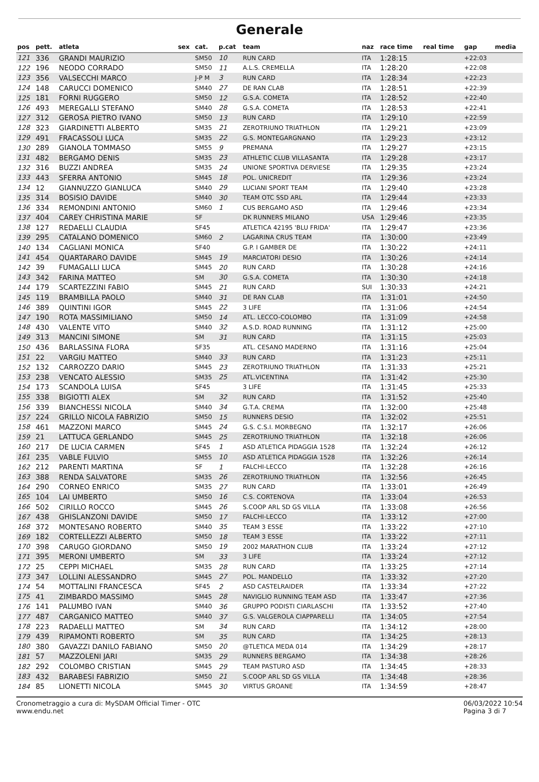Generale
| pos | pett. | atleta | sex | cat. | p.cat | team | naz | race time | real time | gap | media |
| --- | --- | --- | --- | --- | --- | --- | --- | --- | --- | --- | --- |
| 121 | 336 | GRANDI MAURIZIO | | SM50 | 10 | RUN CARD | ITA | 1:28:15 | | +22:03 | |
| 122 | 196 | NEODO CORRADO | | SM50 | 11 | A.L.S. CREMELLA | ITA | 1:28:20 | | +22:08 | |
| 123 | 356 | VALSECCHI MARCO | | J-P M | 3 | RUN CARD | ITA | 1:28:34 | | +22:23 | |
| 124 | 148 | CARUCCI DOMENICO | | SM40 | 27 | DE RAN CLAB | ITA | 1:28:51 | | +22:39 | |
| 125 | 181 | FORNI RUGGERO | | SM50 | 12 | G.S.A. COMETA | ITA | 1:28:52 | | +22:40 | |
| 126 | 493 | MEREGALLI STEFANO | | SM40 | 28 | G.S.A. COMETA | ITA | 1:28:53 | | +22:41 | |
| 127 | 312 | GEROSA PIETRO IVANO | | SM50 | 13 | RUN CARD | ITA | 1:29:10 | | +22:59 | |
| 128 | 323 | GIARDINETTI ALBERTO | | SM35 | 21 | ZEROTRIUNO TRIATHLON | ITA | 1:29:21 | | +23:09 | |
| 129 | 491 | FRACASSOLI LUCA | | SM35 | 22 | G.S. MONTEGARGNANO | ITA | 1:29:23 | | +23:12 | |
| 130 | 289 | GIANOLA TOMMASO | | SM55 | 9 | PREMANA | ITA | 1:29:27 | | +23:15 | |
| 131 | 482 | BERGAMO DENIS | | SM35 | 23 | ATHLETIC CLUB VILLASANTA | ITA | 1:29:28 | | +23:17 | |
| 132 | 316 | BUZZI ANDREA | | SM35 | 24 | UNIONE SPORTIVA DERVIESE | ITA | 1:29:35 | | +23:24 | |
| 133 | 443 | SFERRA ANTONIO | | SM45 | 18 | POL. UNICREDIT | ITA | 1:29:36 | | +23:24 | |
| 134 | 12 | GIANNUZZO GIANLUCA | | SM40 | 29 | LUCIANI SPORT TEAM | ITA | 1:29:40 | | +23:28 | |
| 135 | 314 | BOSISIO DAVIDE | | SM40 | 30 | TEAM OTC SSD ARL | ITA | 1:29:44 | | +23:33 | |
| 136 | 334 | REMONDINI ANTONIO | | SM60 | 1 | CUS BERGAMO ASD | ITA | 1:29:46 | | +23:34 | |
| 137 | 404 | CAREY CHRISTINA MARIE | | SF | | DK RUNNERS MILANO | USA | 1:29:46 | | +23:35 | |
| 138 | 127 | REDAELLI CLAUDIA | | SF45 | | ATLETICA 42195 'BLU FRIDA' | ITA | 1:29:47 | | +23:36 | |
| 139 | 295 | CATALANO DOMENICO | | SM60 | 2 | LAGARINA CRUS TEAM | ITA | 1:30:00 | | +23:49 | |
| 140 | 134 | CAGLIANI MONICA | | SF40 | | G.P. I GAMBER DE | ITA | 1:30:22 | | +24:11 | |
| 141 | 454 | QUARTARARO DAVIDE | | SM45 | 19 | MARCIATORI DESIO | ITA | 1:30:26 | | +24:14 | |
| 142 | 39 | FUMAGALLI LUCA | | SM45 | 20 | RUN CARD | ITA | 1:30:28 | | +24:16 | |
| 143 | 342 | FARINA MATTEO | | SM | 30 | G.S.A. COMETA | ITA | 1:30:30 | | +24:18 | |
| 144 | 179 | SCARTEZZINI FABIO | | SM45 | 21 | RUN CARD | SUI | 1:30:33 | | +24:21 | |
| 145 | 119 | BRAMBILLA PAOLO | | SM40 | 31 | DE RAN CLAB | ITA | 1:31:01 | | +24:50 | |
| 146 | 389 | QUINTINI IGOR | | SM45 | 22 | 3 LIFE | ITA | 1:31:06 | | +24:54 | |
| 147 | 190 | ROTA MASSIMILIANO | | SM50 | 14 | ATL. LECCO-COLOMBO | ITA | 1:31:09 | | +24:58 | |
| 148 | 430 | VALENTE VITO | | SM40 | 32 | A.S.D. ROAD RUNNING | ITA | 1:31:12 | | +25:00 | |
| 149 | 313 | MANCINI SIMONE | | SM | 31 | RUN CARD | ITA | 1:31:15 | | +25:03 | |
| 150 | 436 | BARLASSINA FLORA | | SF35 | | ATL. CESANO MADERNO | ITA | 1:31:16 | | +25:04 | |
| 151 | 22 | VARGIU MATTEO | | SM40 | 33 | RUN CARD | ITA | 1:31:23 | | +25:11 | |
| 152 | 132 | CARROZZO DARIO | | SM45 | 23 | ZEROTRIUNO TRIATHLON | ITA | 1:31:33 | | +25:21 | |
| 153 | 238 | VENCATO ALESSIO | | SM35 | 25 | ATL.VICENTINA | ITA | 1:31:42 | | +25:30 | |
| 154 | 173 | SCANDOLA LUISA | | SF45 | | 3 LIFE | ITA | 1:31:45 | | +25:33 | |
| 155 | 338 | BIGIOTTI ALEX | | SM | 32 | RUN CARD | ITA | 1:31:52 | | +25:40 | |
| 156 | 339 | BIANCHESSI NICOLA | | SM40 | 34 | G.T.A. CREMA | ITA | 1:32:00 | | +25:48 | |
| 157 | 224 | GRILLO NICOLA FABRIZIO | | SM50 | 15 | RUNNERS DESIO | ITA | 1:32:02 | | +25:51 | |
| 158 | 461 | MAZZONI MARCO | | SM45 | 24 | G.S. C.S.I. MORBEGNO | ITA | 1:32:17 | | +26:06 | |
| 159 | 21 | LATTUCA GERLANDO | | SM45 | 25 | ZEROTRIUNO TRIATHLON | ITA | 1:32:18 | | +26:06 | |
| 160 | 217 | DE LUCIA CARMEN | | SF45 | 1 | ASD ATLETICA PIDAGGIA 1528 | ITA | 1:32:24 | | +26:12 | |
| 161 | 235 | VABLE FULVIO | | SM55 | 10 | ASD ATLETICA PIDAGGIA 1528 | ITA | 1:32:26 | | +26:14 | |
| 162 | 212 | PARENTI MARTINA | | SF | 1 | FALCHI-LECCO | ITA | 1:32:28 | | +26:16 | |
| 163 | 388 | RENDA SALVATORE | | SM35 | 26 | ZEROTRIUNO TRIATHLON | ITA | 1:32:56 | | +26:45 | |
| 164 | 290 | CORNEO ENRICO | | SM35 | 27 | RUN CARD | ITA | 1:33:01 | | +26:49 | |
| 165 | 104 | LAI UMBERTO | | SM50 | 16 | C.S. CORTENOVA | ITA | 1:33:04 | | +26:53 | |
| 166 | 502 | CIRILLO ROCCO | | SM45 | 26 | S.COOP ARL SD GS VILLA | ITA | 1:33:08 | | +26:56 | |
| 167 | 438 | GHISLANZONI DAVIDE | | SM50 | 17 | FALCHI-LECCO | ITA | 1:33:12 | | +27:00 | |
| 168 | 372 | MONTESANO ROBERTO | | SM40 | 35 | TEAM 3 ESSE | ITA | 1:33:22 | | +27:10 | |
| 169 | 182 | CORTELLEZZI ALBERTO | | SM50 | 18 | TEAM 3 ESSE | ITA | 1:33:22 | | +27:11 | |
| 170 | 398 | CARUGO GIORDANO | | SM50 | 19 | 2002 MARATHON CLUB | ITA | 1:33:24 | | +27:12 | |
| 171 | 395 | MERONI UMBERTO | | SM | 33 | 3 LIFE | ITA | 1:33:24 | | +27:12 | |
| 172 | 25 | CEPPI MICHAEL | | SM35 | 28 | RUN CARD | ITA | 1:33:25 | | +27:14 | |
| 173 | 347 | LOLLINI ALESSANDRO | | SM45 | 27 | POL. MANDELLO | ITA | 1:33:32 | | +27:20 | |
| 174 | 54 | MOTTALINI FRANCESCA | | SF45 | 2 | ASD CASTELRAIDER | ITA | 1:33:34 | | +27:22 | |
| 175 | 41 | ZIMBARDO MASSIMO | | SM45 | 28 | NAVIGLIO RUNNING TEAM ASD | ITA | 1:33:47 | | +27:36 | |
| 176 | 141 | PALUMBO IVAN | | SM40 | 36 | GRUPPO PODISTI CIARLASCHI | ITA | 1:33:52 | | +27:40 | |
| 177 | 487 | CARGANICO MATTEO | | SM40 | 37 | G.S. VALGEROLA CIAPPARELLI | ITA | 1:34:05 | | +27:54 | |
| 178 | 223 | RADAELLI MATTEO | | SM | 34 | RUN CARD | ITA | 1:34:12 | | +28:00 | |
| 179 | 439 | RIPAMONTI ROBERTO | | SM | 35 | RUN CARD | ITA | 1:34:25 | | +28:13 | |
| 180 | 380 | GAVAZZI DANILO FABIANO | | SM50 | 20 | @TLETICA MEDA 014 | ITA | 1:34:29 | | +28:17 | |
| 181 | 57 | MAZZOLENI JARI | | SM35 | 29 | RUNNERS BERGAMO | ITA | 1:34:38 | | +28:26 | |
| 182 | 292 | COLOMBO CRISTIAN | | SM45 | 29 | TEAM PASTURO ASD | ITA | 1:34:45 | | +28:33 | |
| 183 | 432 | BARABESI FABRIZIO | | SM50 | 21 | S.COOP ARL SD GS VILLA | ITA | 1:34:48 | | +28:36 | |
| 184 | 85 | LIONETTI NICOLA | | SM45 | 30 | VIRTUS GROANE | ITA | 1:34:59 | | +28:47 | |
Cronometraggio a cura di: MySDAM Official Timer - OTC
www.endu.net
06/03/2022 10:54
Pagina 3 di 7